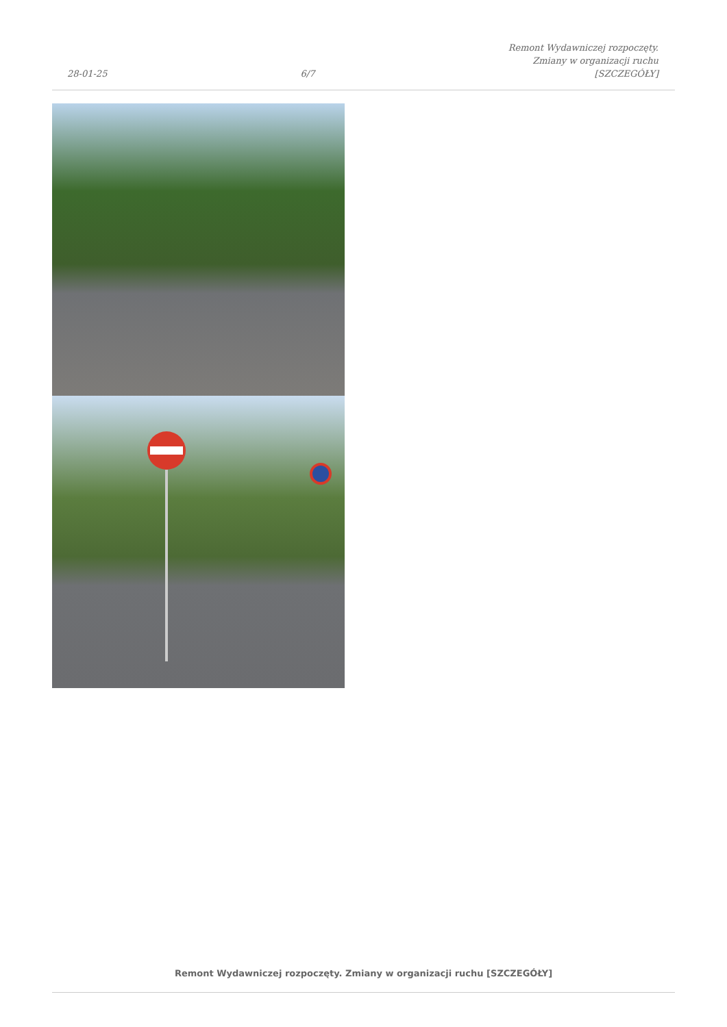28-01-25
6/7
Remont Wydawniczej rozpoczęty.
Zmiany w organizacji ruchu
[SZCZEGÓŁY]
Remont Wydawniczej rozpoczęty. Zmiany w organizacji ruchu [SZCZEGÓŁY]